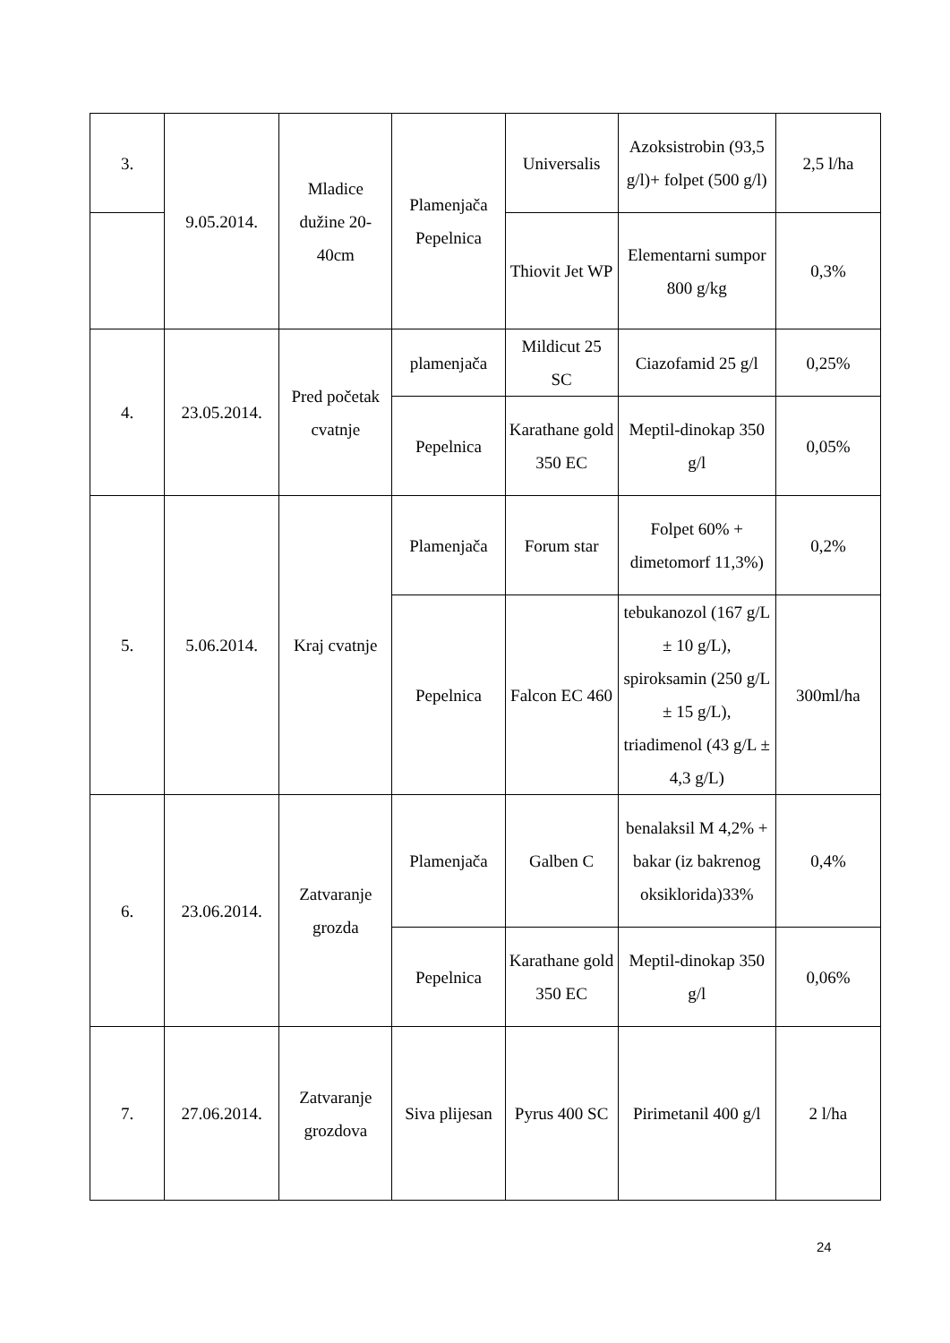| 3. | 9.05.2014. | Mladice dužine 20-40cm | Plamenjača Pepelnica | Universalis | Azoksistrobin (93,5 g/l)+ folpet (500 g/l) | 2,5 l/ha |
| | | | | Thiovit Jet WP | Elementarni sumpor 800 g/kg | 0,3% |
| 4. | 23.05.2014. | Pred početak cvatnje | plamenjača | Mildicut 25 SC | Ciazofamid 25 g/l | 0,25% |
| | | | Pepelnica | Karathane gold 350 EC | Meptil-dinokap 350 g/l | 0,05% |
| 5. | 5.06.2014. | Kraj cvatnje | Plamenjača | Forum star | Folpet 60% + dimetomorf 11,3%) | 0,2% |
| | | | Pepelnica | Falcon EC 460 | tebukanozol (167 g/L ± 10 g/L), spiroksamin (250 g/L ± 15 g/L), triadimenol (43 g/L ± 4,3 g/L) | 300ml/ha |
| 6. | 23.06.2014. | Zatvaranje grozda | Plamenjača | Galben C | benalaksil M 4,2% + bakar (iz bakrenog oksiklorida)33% | 0,4% |
| | | | Pepelnica | Karathane gold 350 EC | Meptil-dinokap 350 g/l | 0,06% |
| 7. | 27.06.2014. | Zatvaranje grozdova | Siva plijesan | Pyrus 400 SC | Pirimetanil 400 g/l | 2 l/ha |
24